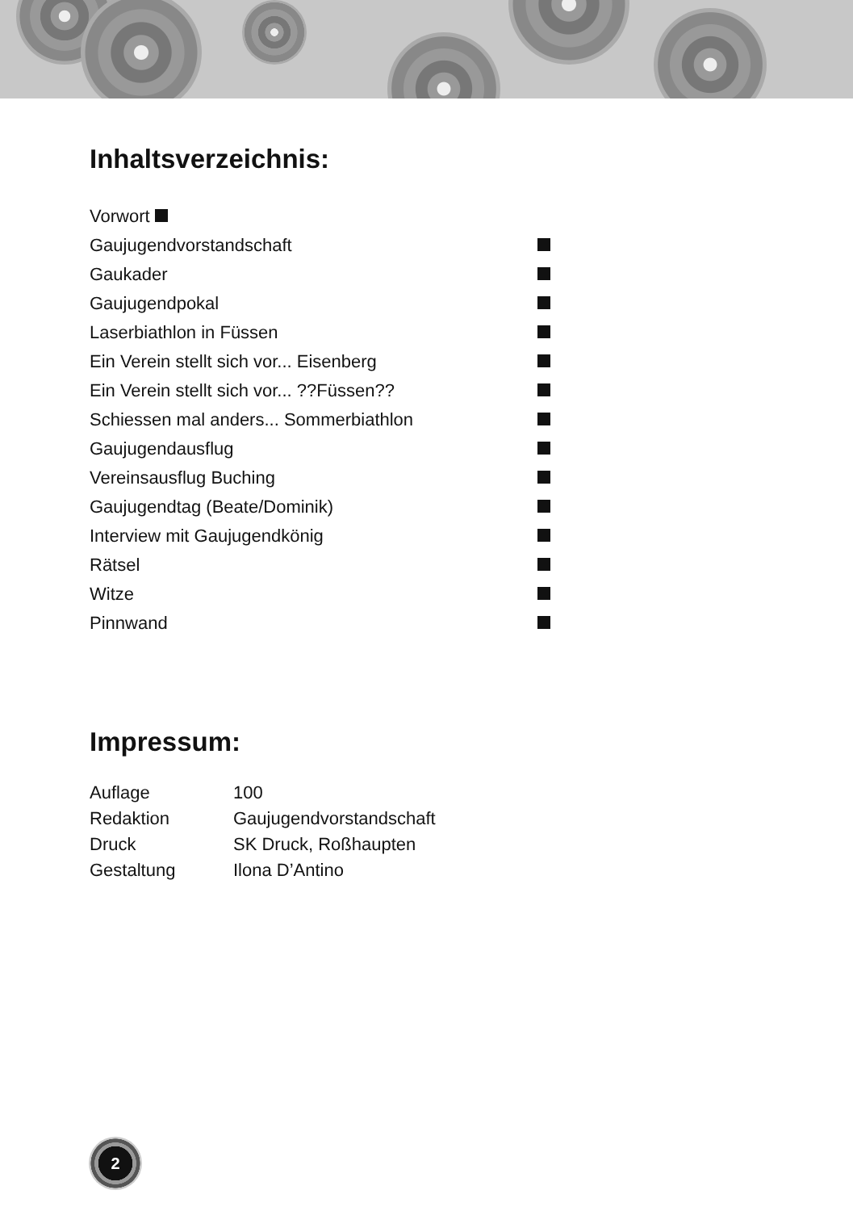Inhaltsverzeichnis:
| Vorwort | |
| Gaujugendvorstandschaft | |
| Gaukader | |
| Gaujugendpokal | |
| Laserbiathlon in Füssen | |
| Ein Verein stellt sich vor... Eisenberg | |
| Ein Verein stellt sich vor... ??Füssen?? | |
| Schiessen mal anders... Sommerbiathlon | |
| Gaujugendausflug | |
| Vereinsausflug Buching | |
| Gaujugendtag (Beate/Dominik) | |
| Interview mit Gaujugendkönig | |
| Rätsel | |
| Witze | |
| Pinnwand | |
Impressum:
| Auflage | 100 |
| Redaktion | Gaujugendvorstandschaft |
| Druck | SK Druck, Roßhaupten |
| Gestaltung | Ilona D’Antino |
2